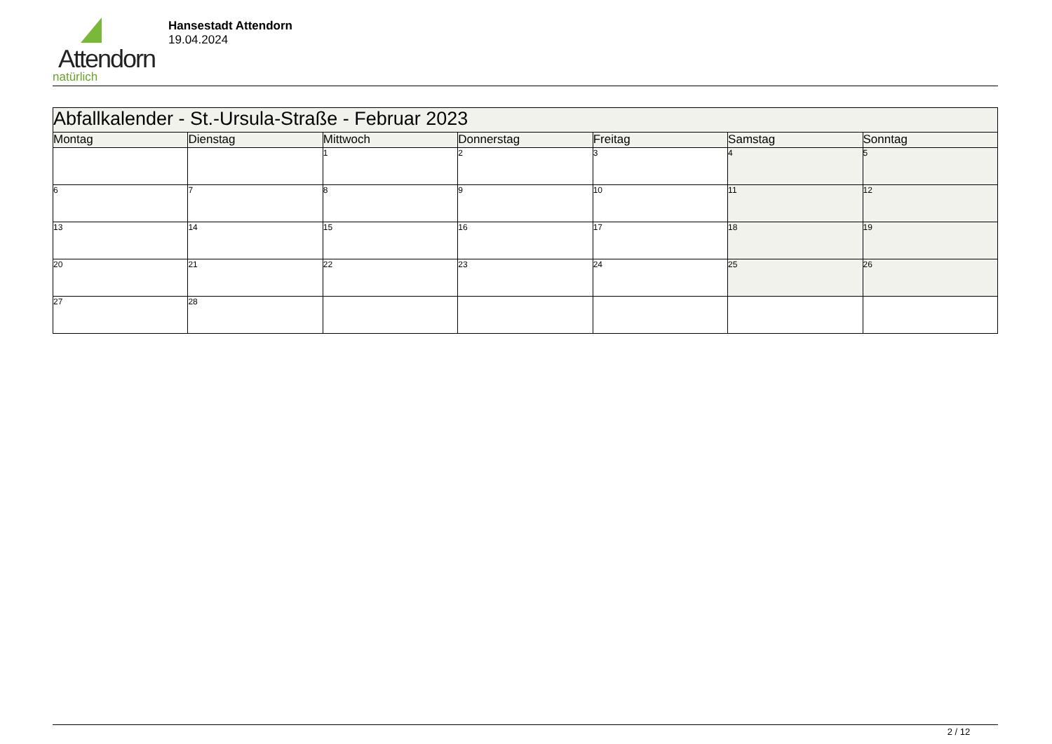Attendorn
natürlich
Hansestadt Attendorn
19.04.2024
| Abfallkalender - St.-Ursula-Straße - Februar 2023 | | | | | | |
| --- | --- | --- | --- | --- | --- | --- |
| Montag | Dienstag | Mittwoch | Donnerstag | Freitag | Samstag | Sonntag |
| | | 1 | 2 | 3 | 4 | 5 |
| 6 | 7 | 8 | 9 | 10 | 11 | 12 |
| 13 | 14 | 15 | 16 | 17 | 18 | 19 |
| 20 | 21 | 22 | 23 | 24 | 25 | 26 |
| 27 | 28 | | | | | |
2 / 12